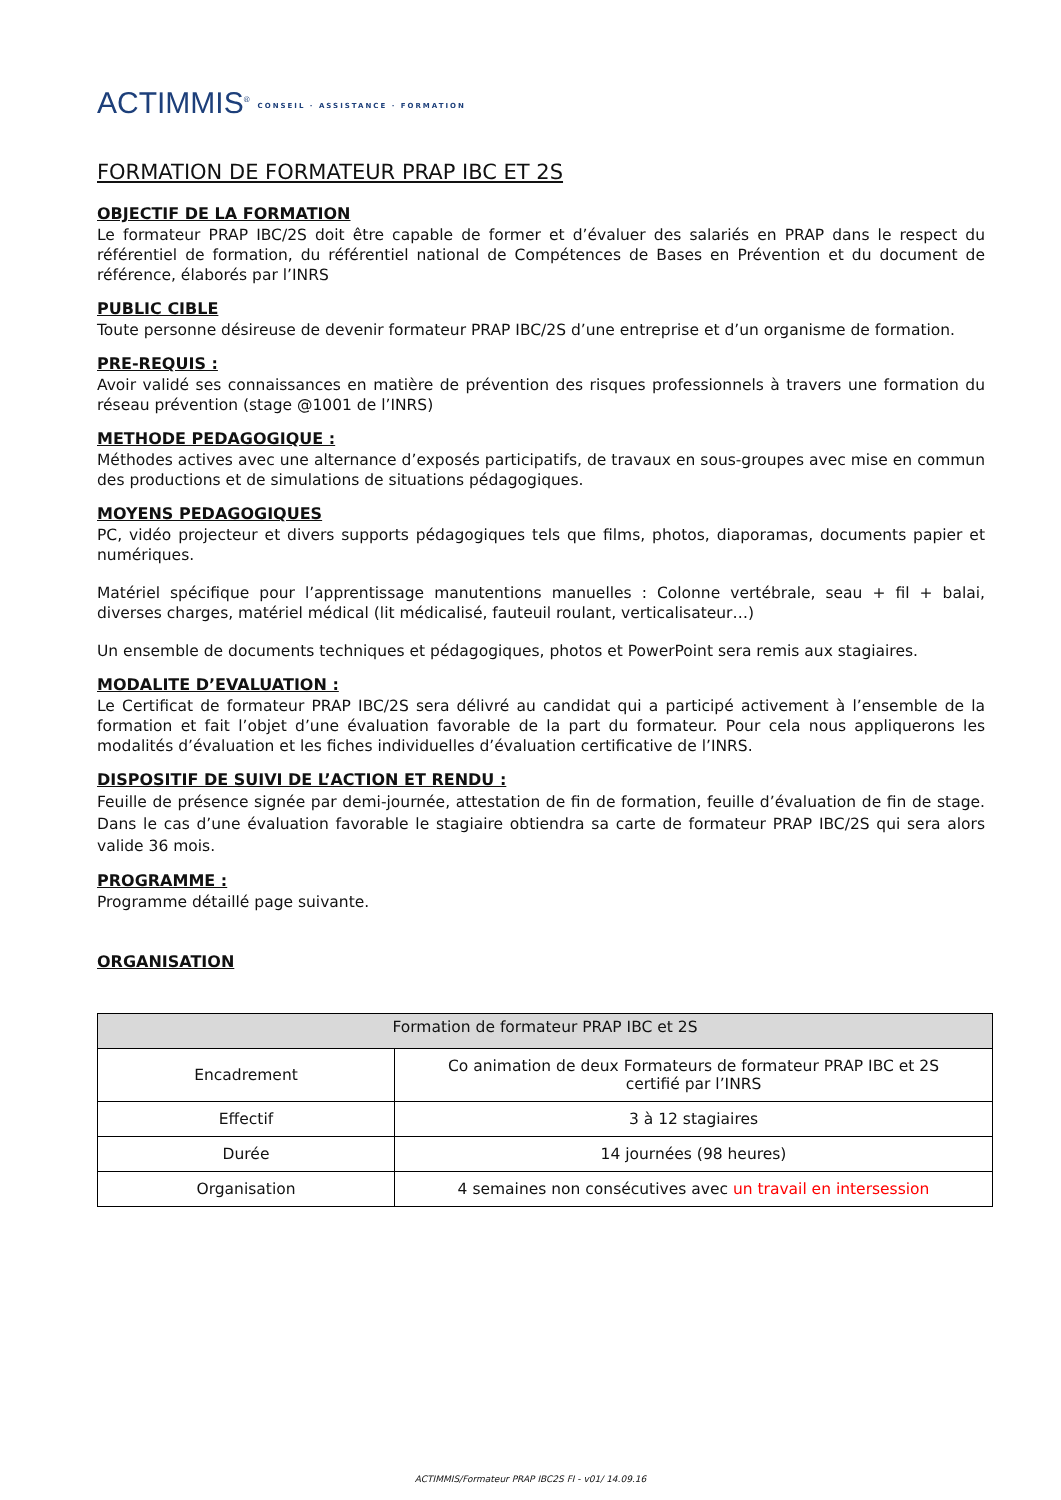ACTIMMIS<sup>®</sup> CONSEIL · ASSISTANCE · FORMATION
FORMATION DE FORMATEUR PRAP IBC ET 2S
OBJECTIF DE LA FORMATION
Le formateur PRAP IBC/2S doit être capable de former et d’évaluer des salariés en PRAP dans le respect du référentiel de formation, du référentiel national de Compétences de Bases en Prévention et du document de référence, élaborés par l’INRS
PUBLIC CIBLE
Toute personne désireuse de devenir formateur PRAP IBC/2S d’une entreprise et d’un organisme de formation.
PRE-REQUIS :
Avoir validé ses connaissances en matière de prévention des risques professionnels à travers une formation du réseau prévention (stage @1001 de l’INRS)
METHODE PEDAGOGIQUE :
Méthodes actives avec une alternance d’exposés participatifs, de travaux en sous-groupes avec mise en commun des productions et de simulations de situations pédagogiques.
MOYENS PEDAGOGIQUES
PC, vidéo projecteur et divers supports pédagogiques tels que films, photos, diaporamas, documents papier et numériques.
Matériel spécifique pour l’apprentissage manutentions manuelles : Colonne vertébrale, seau + fil + balai, diverses charges, matériel médical (lit médicalisé, fauteuil roulant, verticalisateur…)
Un ensemble de documents techniques et pédagogiques, photos et PowerPoint sera remis aux stagiaires.
MODALITE D’EVALUATION :
Le Certificat de formateur PRAP IBC/2S sera délivré au candidat qui a participé activement à l’ensemble de la formation et fait l’objet d’une évaluation favorable de la part du formateur. Pour cela nous appliquerons les modalités d’évaluation et les fiches individuelles d’évaluation certificative de l’INRS.
DISPOSITIF DE SUIVI DE L’ACTION ET RENDU :
Feuille de présence signée par demi-journée, attestation de fin de formation, feuille d’évaluation de fin de stage. Dans le cas d’une évaluation favorable le stagiaire obtiendra sa carte de formateur PRAP IBC/2S qui sera alors valide 36 mois.
PROGRAMME :
Programme détaillé page suivante.
ORGANISATION
| Formation de formateur PRAP IBC et 2S | |
| Encadrement | Co animation de deux Formateurs de formateur PRAP IBC et 2S certifié par l’INRS |
| Effectif | 3 à 12 stagiaires |
| Durée | 14 journées (98 heures) |
| Organisation | 4 semaines non consécutives avec un travail en intersession |
ACTIMMIS/Formateur PRAP IBC2S FI - v01/ 14.09.16